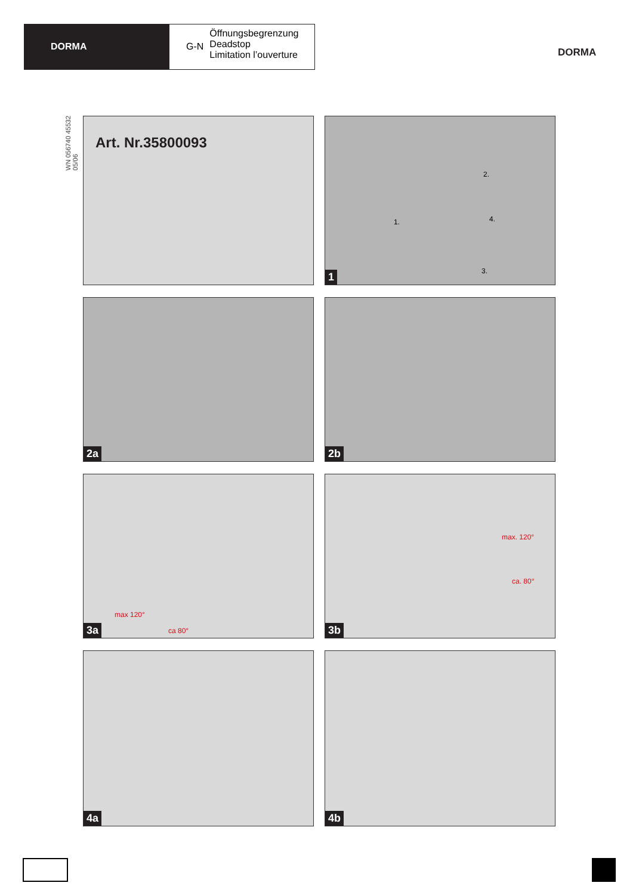DORMA G-N
Öffnungsbegrenzung
Deadstop
Limitation l’ouverture
DORMA
WN 056740 45532
05/06
Art. Nr.35800093
2.
1. 4.
3.
1
2a
2b
max 120°
ca 80°
3a
max. 120°
ca. 80°
3b
4a
4b